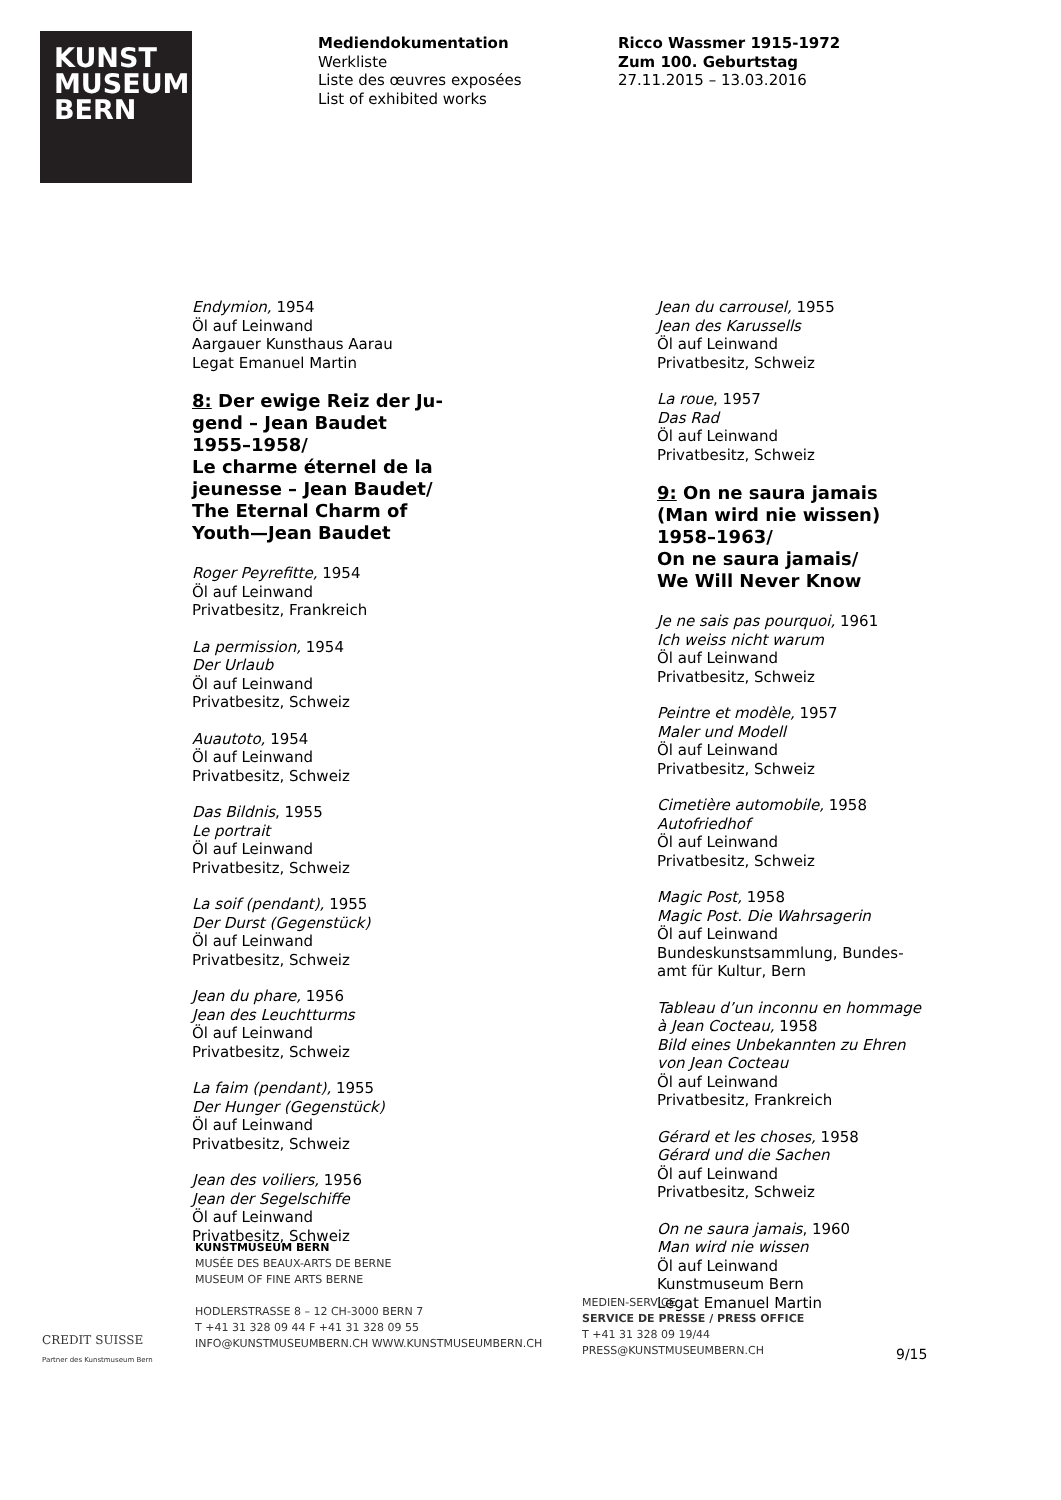KUNST
MUSEUM
BERN
Mediendokumentation
Werkliste
Liste des œuvres exposées
List of exhibited works
Ricco Wassmer 1915-1972
Zum 100. Geburtstag
27.11.2015 – 13.03.2016
Endymion, 1954
Öl auf Leinwand
Aargauer Kunsthaus Aarau
Legat Emanuel Martin
8: Der ewige Reiz der Ju-
gend – Jean Baudet
1955–1958/
Le charme éternel de la
jeunesse – Jean Baudet/
The Eternal Charm of
Youth—Jean Baudet
Roger Peyrefitte, 1954
Öl auf Leinwand
Privatbesitz, Frankreich
La permission, 1954
Der Urlaub
Öl auf Leinwand
Privatbesitz, Schweiz
Auautoto, 1954
Öl auf Leinwand
Privatbesitz, Schweiz
Das Bildnis, 1955
Le portrait
Öl auf Leinwand
Privatbesitz, Schweiz
La soif (pendant), 1955
Der Durst (Gegenstück)
Öl auf Leinwand
Privatbesitz, Schweiz
Jean du phare, 1956
Jean des Leuchtturms
Öl auf Leinwand
Privatbesitz, Schweiz
La faim (pendant), 1955
Der Hunger (Gegenstück)
Öl auf Leinwand
Privatbesitz, Schweiz
Jean des voiliers, 1956
Jean der Segelschiffe
Öl auf Leinwand
Privatbesitz, Schweiz
Jean du carrousel, 1955
Jean des Karussells
Öl auf Leinwand
Privatbesitz, Schweiz
La roue, 1957
Das Rad
Öl auf Leinwand
Privatbesitz, Schweiz
9: On ne saura jamais
(Man wird nie wissen)
1958–1963/
On ne saura jamais/
We Will Never Know
Je ne sais pas pourquoi, 1961
Ich weiss nicht warum
Öl auf Leinwand
Privatbesitz, Schweiz
Peintre et modèle, 1957
Maler und Modell
Öl auf Leinwand
Privatbesitz, Schweiz
Cimetière automobile, 1958
Autofriedhof
Öl auf Leinwand
Privatbesitz, Schweiz
Magic Post, 1958
Magic Post. Die Wahrsagerin
Öl auf Leinwand
Bundeskunstsammlung, Bundes-
amt für Kultur, Bern
Tableau d’un inconnu en hommage
à Jean Cocteau, 1958
Bild eines Unbekannten zu Ehren
von Jean Cocteau
Öl auf Leinwand
Privatbesitz, Frankreich
Gérard et les choses, 1958
Gérard und die Sachen
Öl auf Leinwand
Privatbesitz, Schweiz
On ne saura jamais, 1960
Man wird nie wissen
Öl auf Leinwand
Kunstmuseum Bern
Legat Emanuel Martin
KUNSTMUSEUM BERN
MUSÉE DES BEAUX-ARTS DE BERNE
MUSEUM OF FINE ARTS BERNE
HODLERSTRASSE 8 – 12 CH-3000 BERN 7
T +41 31 328 09 44 F +41 31 328 09 55
INFO@KUNSTMUSEUMBERN.CH WWW.KUNSTMUSEUMBERN.CH
CREDIT SUISSE
Partner des Kunstmuseum Bern
MEDIEN-SERVICE
SERVICE DE PRESSE / PRESS OFFICE
T +41 31 328 09 19/44
PRESS@KUNSTMUSEUMBERN.CH
9/15